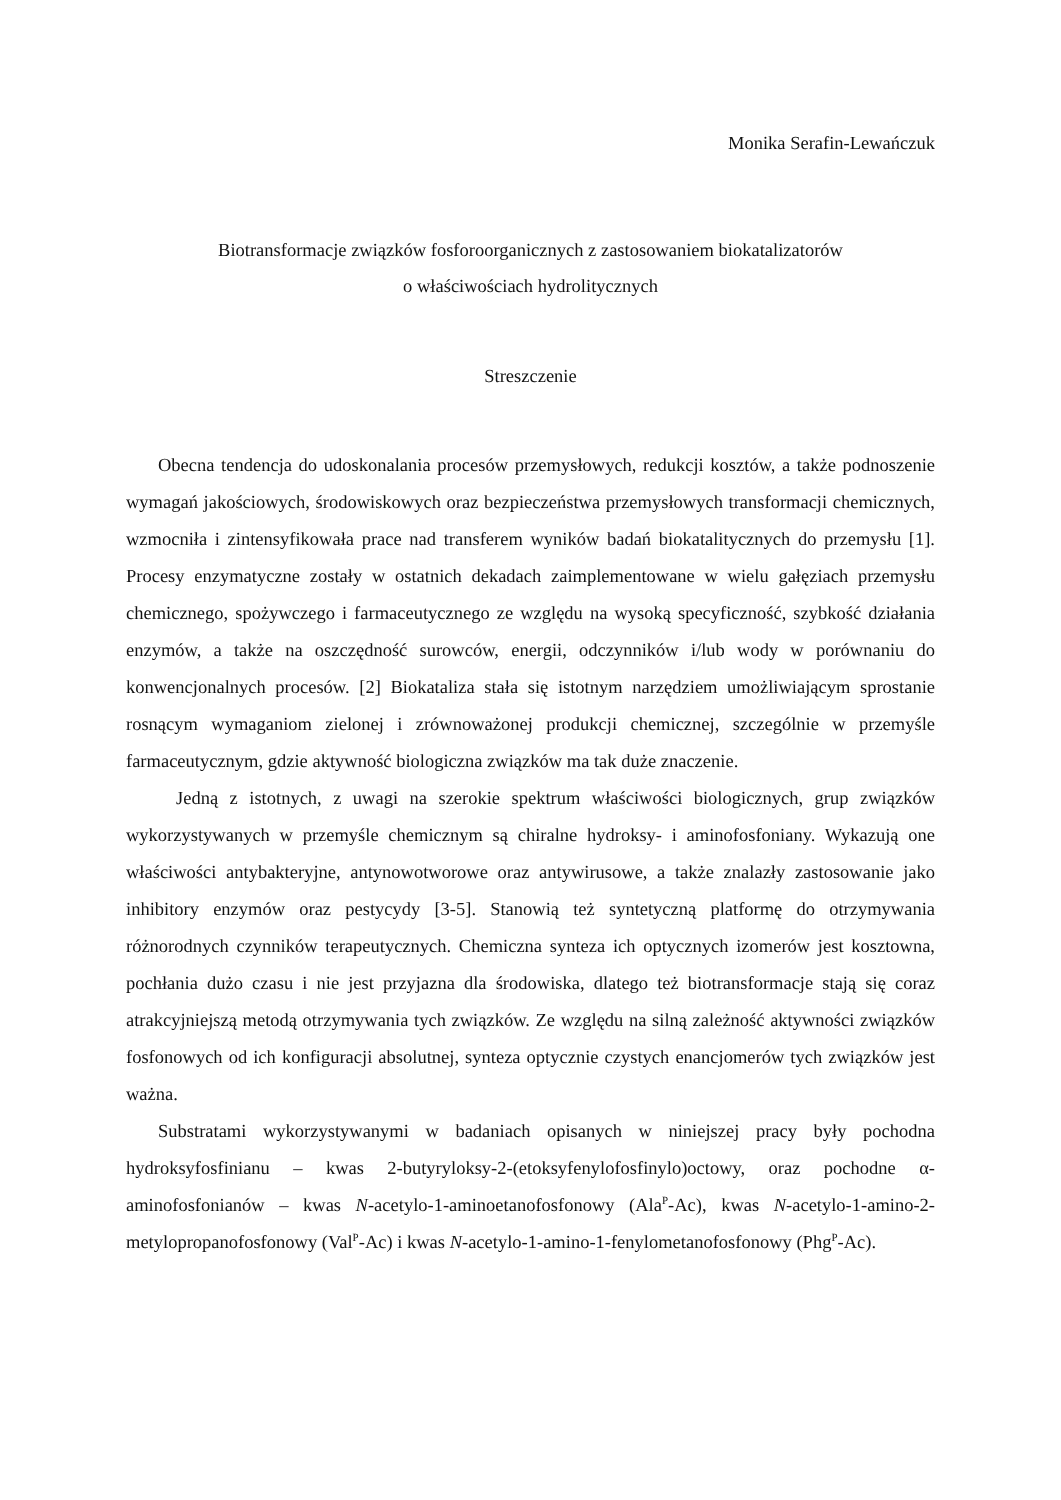Monika Serafin-Lewańczuk
Biotransformacje związków fosforoorganicznych z zastosowaniem biokatalizatorów
o właściwościach hydrolitycznych
Streszczenie
Obecna tendencja do udoskonalania procesów przemysłowych, redukcji kosztów, a także podnoszenie wymagań jakościowych, środowiskowych oraz bezpieczeństwa przemysłowych transformacji chemicznych, wzmocniła i zintensyfikowała prace nad transferem wyników badań biokatalitycznych do przemysłu [1]. Procesy enzymatyczne zostały w ostatnich dekadach zaimplementowane w wielu gałęziach przemysłu chemicznego, spożywczego i farmaceutycznego ze względu na wysoką specyficzność, szybkość działania enzymów, a także na oszczędność surowców, energii, odczynników i/lub wody w porównaniu do konwencjonalnych procesów. [2] Biokataliza stała się istotnym narzędziem umożliwiającym sprostanie rosnącym wymaganiom zielonej i zrównoważonej produkcji chemicznej, szczególnie w przemyśle farmaceutycznym, gdzie aktywność biologiczna związków ma tak duże znaczenie.
Jedną z istotnych, z uwagi na szerokie spektrum właściwości biologicznych, grup związków wykorzystywanych w przemyśle chemicznym są chiralne hydroksy- i aminofosfoniany. Wykazują one właściwości antybakteryjne, antynowotworowe oraz antywirusowe, a także znalazły zastosowanie jako inhibitory enzymów oraz pestycydy [3-5]. Stanowią też syntetyczną platformę do otrzymywania różnorodnych czynników terapeutycznych. Chemiczna synteza ich optycznych izomerów jest kosztowna, pochłania dużo czasu i nie jest przyjazna dla środowiska, dlatego też biotransformacje stają się coraz atrakcyjniejszą metodą otrzymywania tych związków. Ze względu na silną zależność aktywności związków fosfonowych od ich konfiguracji absolutnej, synteza optycznie czystych enancjomerów tych związków jest ważna.
Substratami wykorzystywanymi w badaniach opisanych w niniejszej pracy były pochodna hydroksyfosfinianu – kwas 2-butyryloksy-2-(etoksyfenylofosfinylo)octowy, oraz pochodne α-aminofosfonianów – kwas N-acetylo-1-aminoetanofosfonowy (Ala<sup>P</sup>-Ac), kwas N-acetylo-1-amino-2-metylopropanofosfonowy (Val<sup>P</sup>-Ac) i kwas N-acetylo-1-amino-1-fenylometanofosfonowy (Phg<sup>P</sup>-Ac).